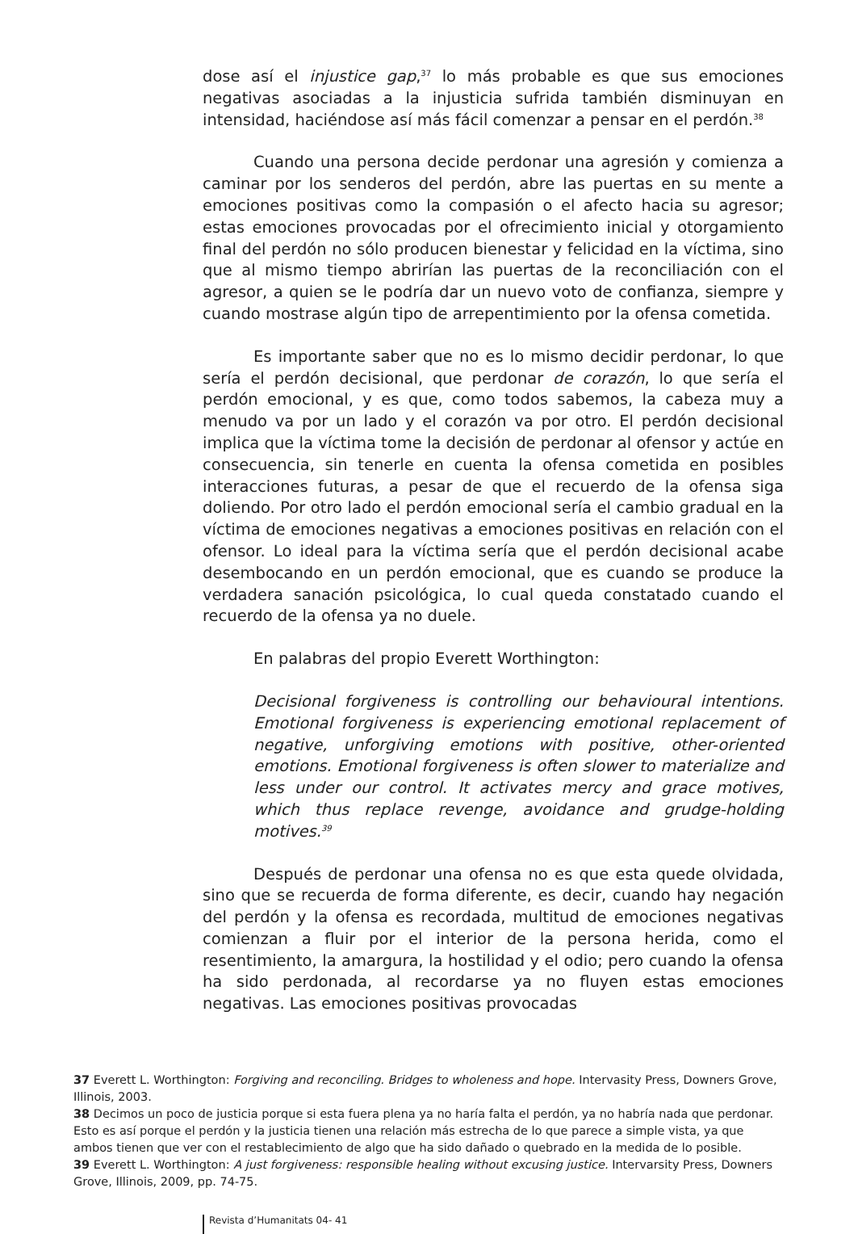dose así el injustice gap,<sup>37</sup> lo más probable es que sus emociones negativas asociadas a la injusticia sufrida también disminuyan en intensidad, haciéndose así más fácil comenzar a pensar en el perdón.<sup>38</sup>
Cuando una persona decide perdonar una agresión y comienza a caminar por los senderos del perdón, abre las puertas en su mente a emociones positivas como la compasión o el afecto hacia su agresor; estas emociones provocadas por el ofrecimiento inicial y otorgamiento final del perdón no sólo producen bienestar y felicidad en la víctima, sino que al mismo tiempo abrirían las puertas de la reconciliación con el agresor, a quien se le podría dar un nuevo voto de confianza, siempre y cuando mostrase algún tipo de arrepentimiento por la ofensa cometida.
Es importante saber que no es lo mismo decidir perdonar, lo que sería el perdón decisional, que perdonar de corazón, lo que sería el perdón emocional, y es que, como todos sabemos, la cabeza muy a menudo va por un lado y el corazón va por otro. El perdón decisional implica que la víctima tome la decisión de perdonar al ofensor y actúe en consecuencia, sin tenerle en cuenta la ofensa cometida en posibles interacciones futuras, a pesar de que el recuerdo de la ofensa siga doliendo. Por otro lado el perdón emocional sería el cambio gradual en la víctima de emociones negativas a emociones positivas en relación con el ofensor. Lo ideal para la víctima sería que el perdón decisional acabe desembocando en un perdón emocional, que es cuando se produce la verdadera sanación psicológica, lo cual queda constatado cuando el recuerdo de la ofensa ya no duele.
En palabras del propio Everett Worthington:
Decisional forgiveness is controlling our behavioural intentions. Emotional forgiveness is experiencing emotional replacement of negative, unforgiving emotions with positive, other-oriented emotions. Emotional forgiveness is often slower to materialize and less under our control. It activates mercy and grace motives, which thus replace revenge, avoidance and grudge-holding motives.<sup>39</sup>
Después de perdonar una ofensa no es que esta quede olvidada, sino que se recuerda de forma diferente, es decir, cuando hay negación del perdón y la ofensa es recordada, multitud de emociones negativas comienzan a fluir por el interior de la persona herida, como el resentimiento, la amargura, la hostilidad y el odio; pero cuando la ofensa ha sido perdonada, al recordarse ya no fluyen estas emociones negativas. Las emociones positivas provocadas
37 Everett L. Worthington: Forgiving and reconciling. Bridges to wholeness and hope. Intervasity Press, Downers Grove, Illinois, 2003.
38 Decimos un poco de justicia porque si esta fuera plena ya no haría falta el perdón, ya no habría nada que perdonar. Esto es así porque el perdón y la justicia tienen una relación más estrecha de lo que parece a simple vista, ya que ambos tienen que ver con el restablecimiento de algo que ha sido dañado o quebrado en la medida de lo posible.
39 Everett L. Worthington: A just forgiveness: responsible healing without excusing justice. Intervarsity Press, Downers Grove, Illinois, 2009, pp. 74-75.
Revista d’Humanitats 04- 41